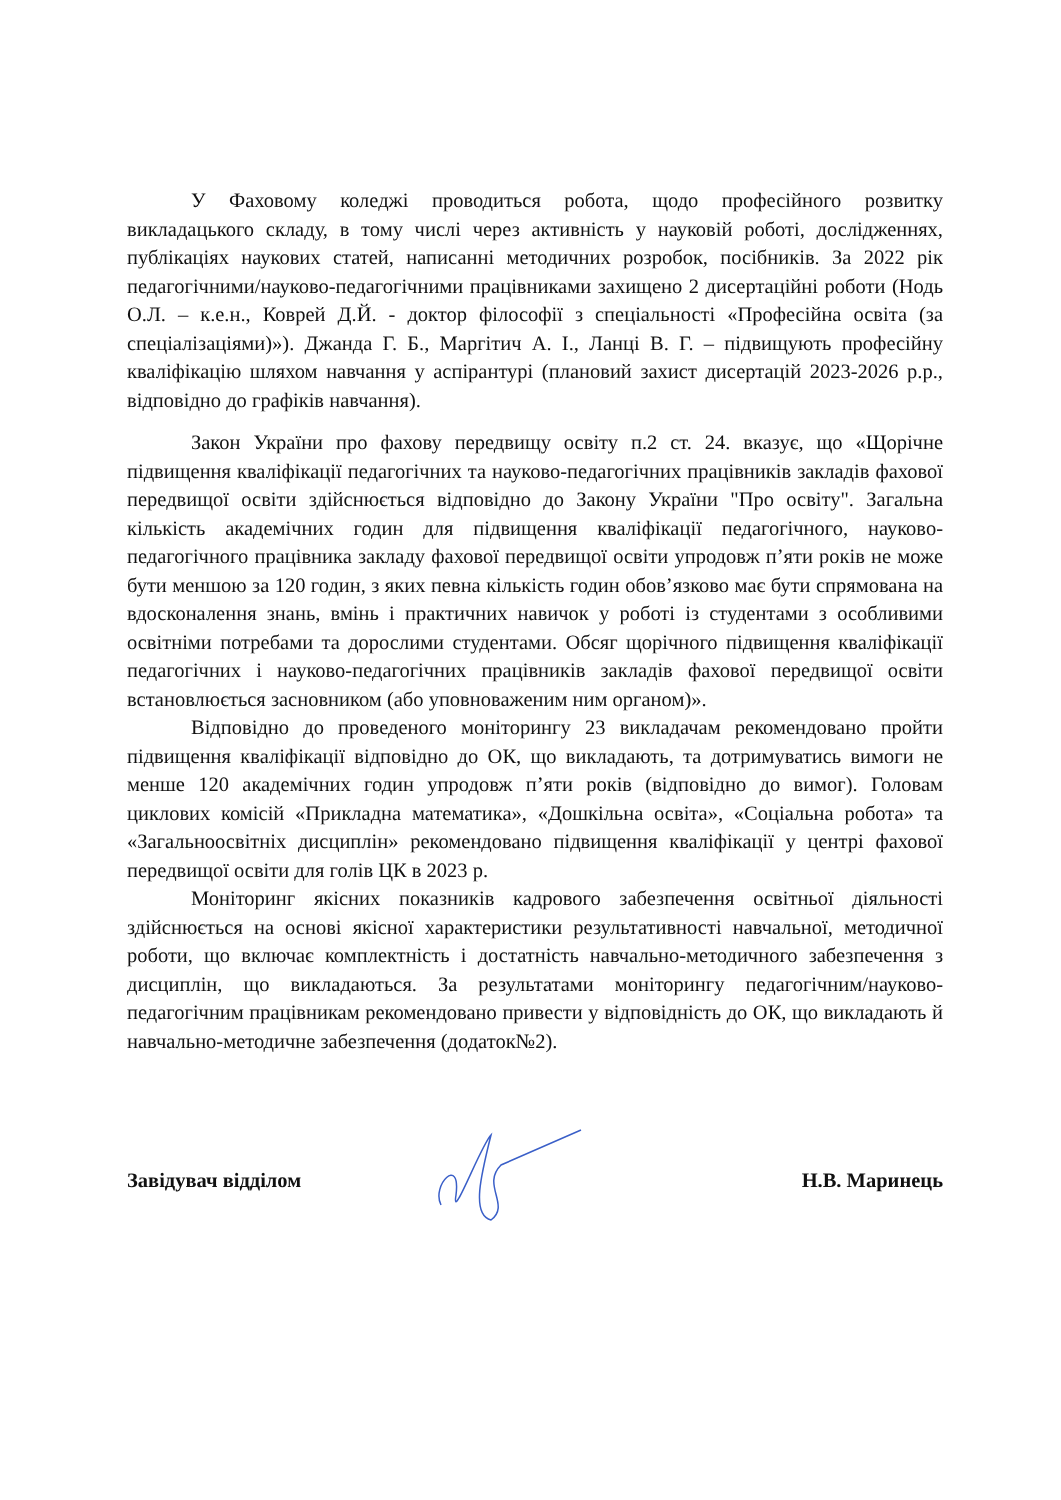У Фаховому коледжі проводиться робота, щодо професійного розвитку викладацького складу, в тому числі через активність у науковій роботі, дослідженнях, публікаціях наукових статей, написанні методичних розробок, посібників. За 2022 рік педагогічними/науково-педагогічними працівниками захищено 2 дисертаційні роботи (Нодь О.Л. – к.е.н., Коврей Д.Й. - доктор філософії з спеціальності «Професійна освіта (за спеціалізаціями)»). Джанда Г. Б., Маргітич А. І., Ланці В. Г. – підвищують професійну кваліфікацію шляхом навчання у аспірантурі (плановий захист дисертацій 2023-2026 р.р., відповідно до графіків навчання).
Закон України про фахову передвищу освіту п.2 ст. 24. вказує, що «Щорічне підвищення кваліфікації педагогічних та науково-педагогічних працівників закладів фахової передвищої освіти здійснюється відповідно до Закону України "Про освіту". Загальна кількість академічних годин для підвищення кваліфікації педагогічного, науково-педагогічного працівника закладу фахової передвищої освіти упродовж п’яти років не може бути меншою за 120 годин, з яких певна кількість годин обов’язково має бути спрямована на вдосконалення знань, вмінь і практичних навичок у роботі із студентами з особливими освітніми потребами та дорослими студентами. Обсяг щорічного підвищення кваліфікації педагогічних і науково-педагогічних працівників закладів фахової передвищої освіти встановлюється засновником (або уповноваженим ним органом)».
Відповідно до проведеного моніторингу 23 викладачам рекомендовано пройти підвищення кваліфікації відповідно до ОК, що викладають, та дотримуватись вимоги не менше 120 академічних годин упродовж п’яти років (відповідно до вимог). Головам циклових комісій «Прикладна математика», «Дошкільна освіта», «Соціальна робота» та «Загальноосвітніх дисциплін» рекомендовано підвищення кваліфікації у центрі фахової передвищої освіти для голів ЦК в 2023 р.
Моніторинг якісних показників кадрового забезпечення освітньої діяльності здійснюється на основі якісної характеристики результативності навчальної, методичної роботи, що включає комплектність і достатність навчально-методичного забезпечення з дисциплін, що викладаються. За результатами моніторингу педагогічним/науково-педагогічним працівникам рекомендовано привести у відповідність до ОК, що викладають й навчально-методичне забезпечення (додаток№2).
Завідувач відділом Н.В. Маринець